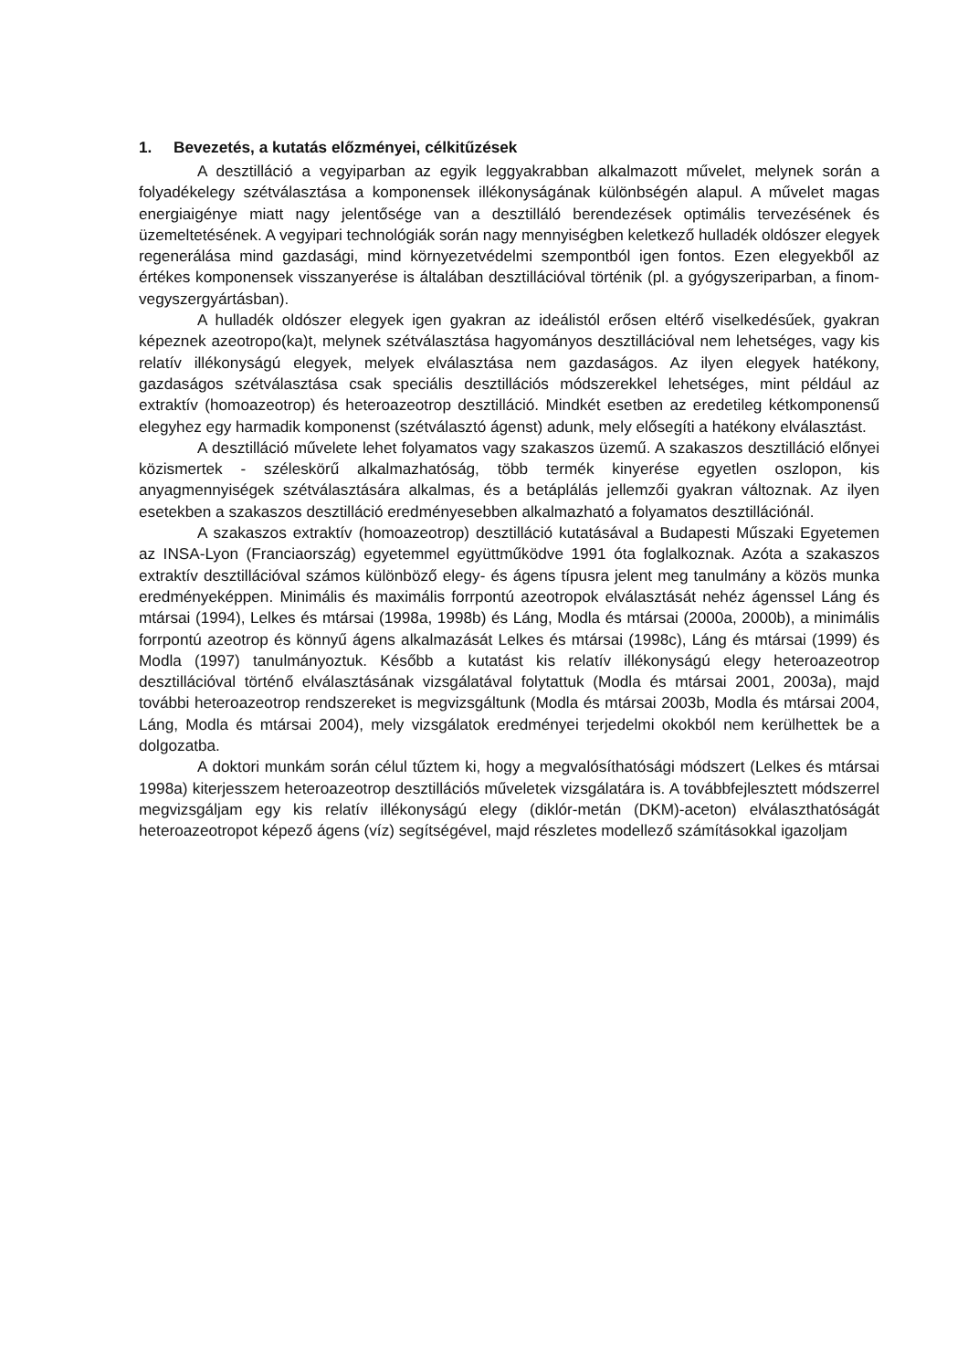1. Bevezetés, a kutatás előzményei, célkitűzések
A desztilláció a vegyiparban az egyik leggyakrabban alkalmazott művelet, melynek során a folyadékelegy szétválasztása a komponensek illékonyságának különbségén alapul. A művelet magas energiaigénye miatt nagy jelentősége van a desztilláló berendezések optimális tervezésének és üzemeltetésének. A vegyipari technológiák során nagy mennyiségben keletkező hulladék oldószer elegyek regenerálása mind gazdasági, mind környezetvédelmi szempontból igen fontos. Ezen elegyekből az értékes komponensek visszanyerése is általában desztillációval történik (pl. a gyógyszeriparban, a finom-vegyszergyártásban).
A hulladék oldószer elegyek igen gyakran az ideálistól erősen eltérő viselkedésűek, gyakran képeznek azeotropo(ka)t, melynek szétválasztása hagyományos desztillációval nem lehetséges, vagy kis relatív illékonyságú elegyek, melyek elválasztása nem gazdaságos. Az ilyen elegyek hatékony, gazdaságos szétválasztása csak speciális desztillációs módszerekkel lehetséges, mint például az extraktív (homoazeotrop) és heteroazeotrop desztilláció. Mindkét esetben az eredetileg kétkomponensű elegyhez egy harmadik komponenst (szétválasztó ágenst) adunk, mely elősegíti a hatékony elválasztást.
A desztilláció művelete lehet folyamatos vagy szakaszos üzemű. A szakaszos desztilláció előnyei közismertek - széleskörű alkalmazhatóság, több termék kinyerése egyetlen oszlopon, kis anyagmennyiségek szétválasztására alkalmas, és a betáplálás jellemzői gyakran változnak. Az ilyen esetekben a szakaszos desztilláció eredményesebben alkalmazható a folyamatos desztillációnál.
A szakaszos extraktív (homoazeotrop) desztilláció kutatásával a Budapesti Műszaki Egyetemen az INSA-Lyon (Franciaország) egyetemmel együttműködve 1991 óta foglalkoznak. Azóta a szakaszos extraktív desztillációval számos különböző elegy- és ágens típusra jelent meg tanulmány a közös munka eredményeképpen. Minimális és maximális forrpontú azeotropok elválasztását nehéz ágenssel Láng és mtársai (1994), Lelkes és mtársai (1998a, 1998b) és Láng, Modla és mtársai (2000a, 2000b), a minimális forrpontú azeotrop és könnyű ágens alkalmazását Lelkes és mtársai (1998c), Láng és mtársai (1999) és Modla (1997) tanulmányoztuk. Később a kutatást kis relatív illékonyságú elegy heteroazeotrop desztillációval történő elválasztásának vizsgálatával folytattuk (Modla és mtársai 2001, 2003a), majd további heteroazeotrop rendszereket is megvizsgáltunk (Modla és mtársai 2003b, Modla és mtársai 2004, Láng, Modla és mtársai 2004), mely vizsgálatok eredményei terjedelmi okokból nem kerülhettek be a dolgozatba.
A doktori munkám során célul tűztem ki, hogy a megvalósíthatósági módszert (Lelkes és mtársai 1998a) kiterjesszem heteroazeotrop desztillációs műveletek vizsgálatára is. A továbbfejlesztett módszerrel megvizsgáljam egy kis relatív illékonyságú elegy (diklór-metán (DKM)-aceton) elválaszthatóságát heteroazeotropot képező ágens (víz) segítségével, majd részletes modellező számításokkal igazoljam